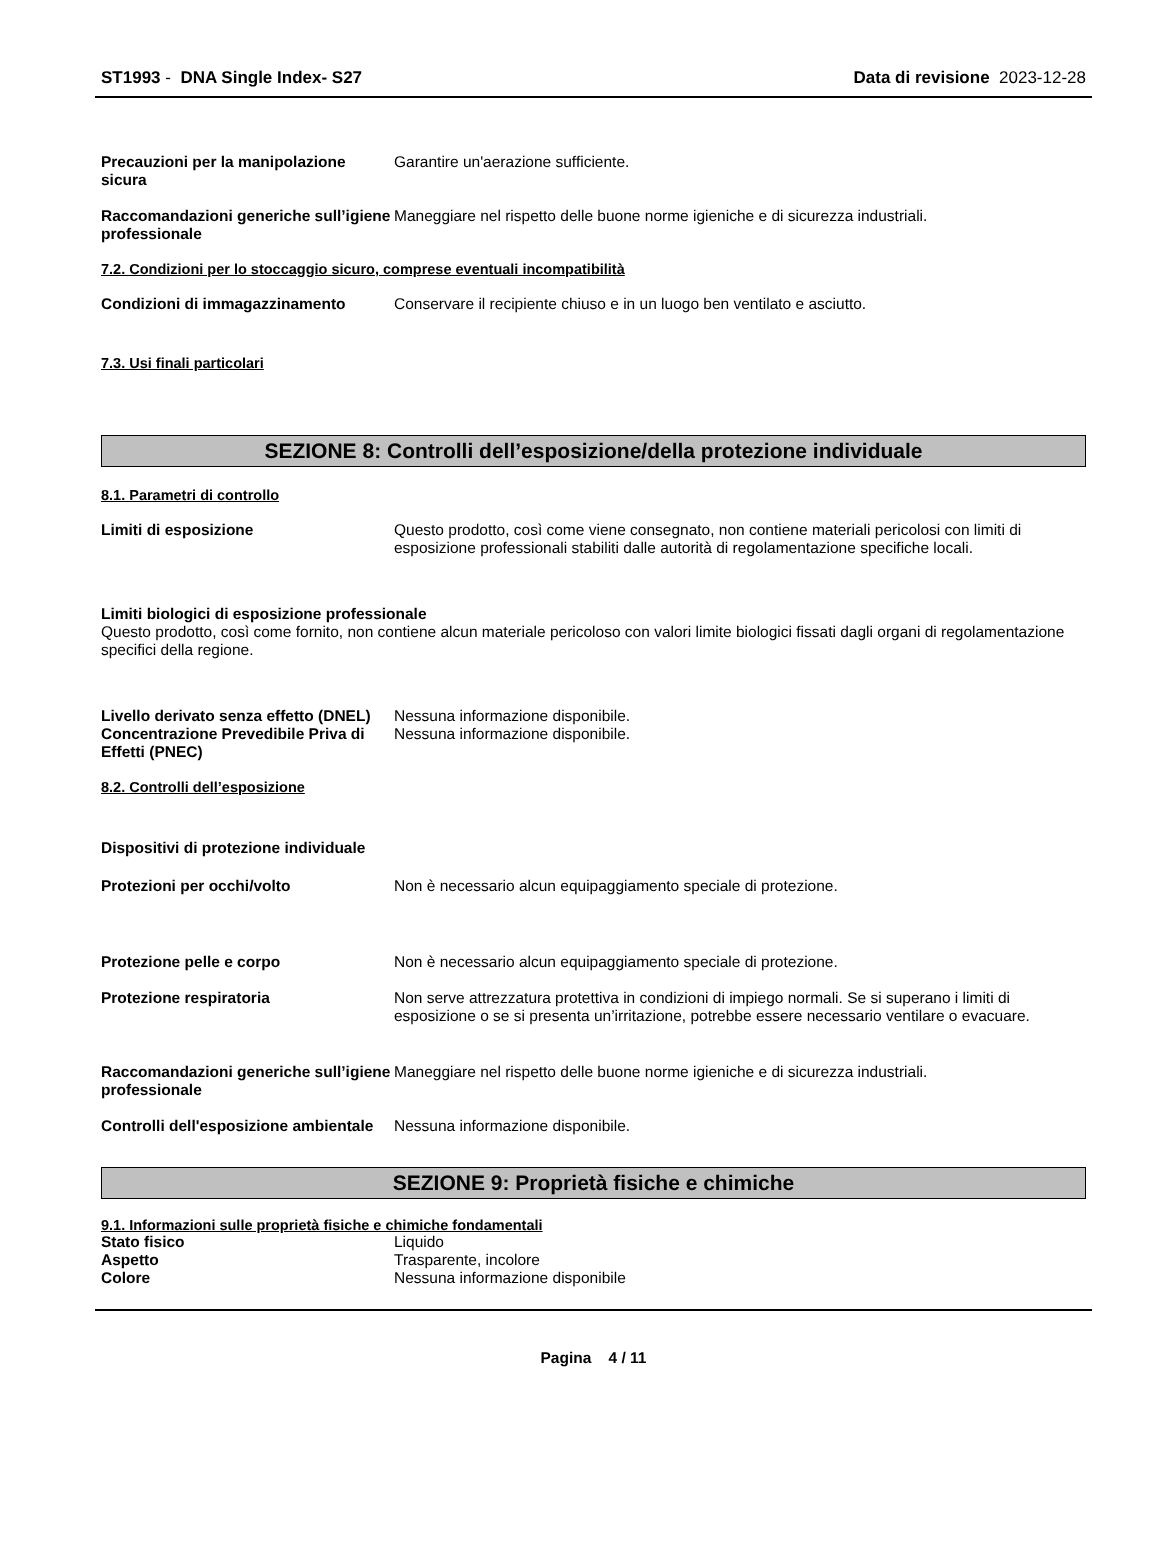ST1993 - DNA Single Index- S27 Data di revisione 2023-12-28
Precauzioni per la manipolazione sicura
Garantire un'aerazione sufficiente.
Raccomandazioni generiche sull’igiene professionale
Maneggiare nel rispetto delle buone norme igieniche e di sicurezza industriali.
7.2. Condizioni per lo stoccaggio sicuro, comprese eventuali incompatibilità
Condizioni di immagazzinamento Conservare il recipiente chiuso e in un luogo ben ventilato e asciutto.
7.3. Usi finali particolari
SEZIONE 8: Controlli dell’esposizione/della protezione individuale
8.1. Parametri di controllo
Limiti di esposizione Questo prodotto, così come viene consegnato, non contiene materiali pericolosi con limiti di esposizione professionali stabiliti dalle autorità di regolamentazione specifiche locali.
Limiti biologici di esposizione professionale
Questo prodotto, così come fornito, non contiene alcun materiale pericoloso con valori limite biologici fissati dagli organi di regolamentazione specifici della regione.
Livello derivato senza effetto (DNEL)
Nessuna informazione disponibile.
Concentrazione Prevedibile Priva di Effetti (PNEC)
Nessuna informazione disponibile.
8.2. Controlli dell’esposizione
Dispositivi di protezione individuale
Protezioni per occhi/volto Non è necessario alcun equipaggiamento speciale di protezione.
Protezione pelle e corpo Non è necessario alcun equipaggiamento speciale di protezione.
Protezione respiratoria Non serve attrezzatura protettiva in condizioni di impiego normali. Se si superano i limiti di esposizione o se si presenta un’irritazione, potrebbe essere necessario ventilare o evacuare.
Raccomandazioni generiche sull’igiene professionale
Maneggiare nel rispetto delle buone norme igieniche e di sicurezza industriali.
Controlli dell'esposizione ambientale
Nessuna informazione disponibile.
SEZIONE 9: Proprietà fisiche e chimiche
9.1. Informazioni sulle proprietà fisiche e chimiche fondamentali
Stato fisico Liquido
Aspetto Trasparente, incolore
Colore Nessuna informazione disponibile
Pagina 4 / 11